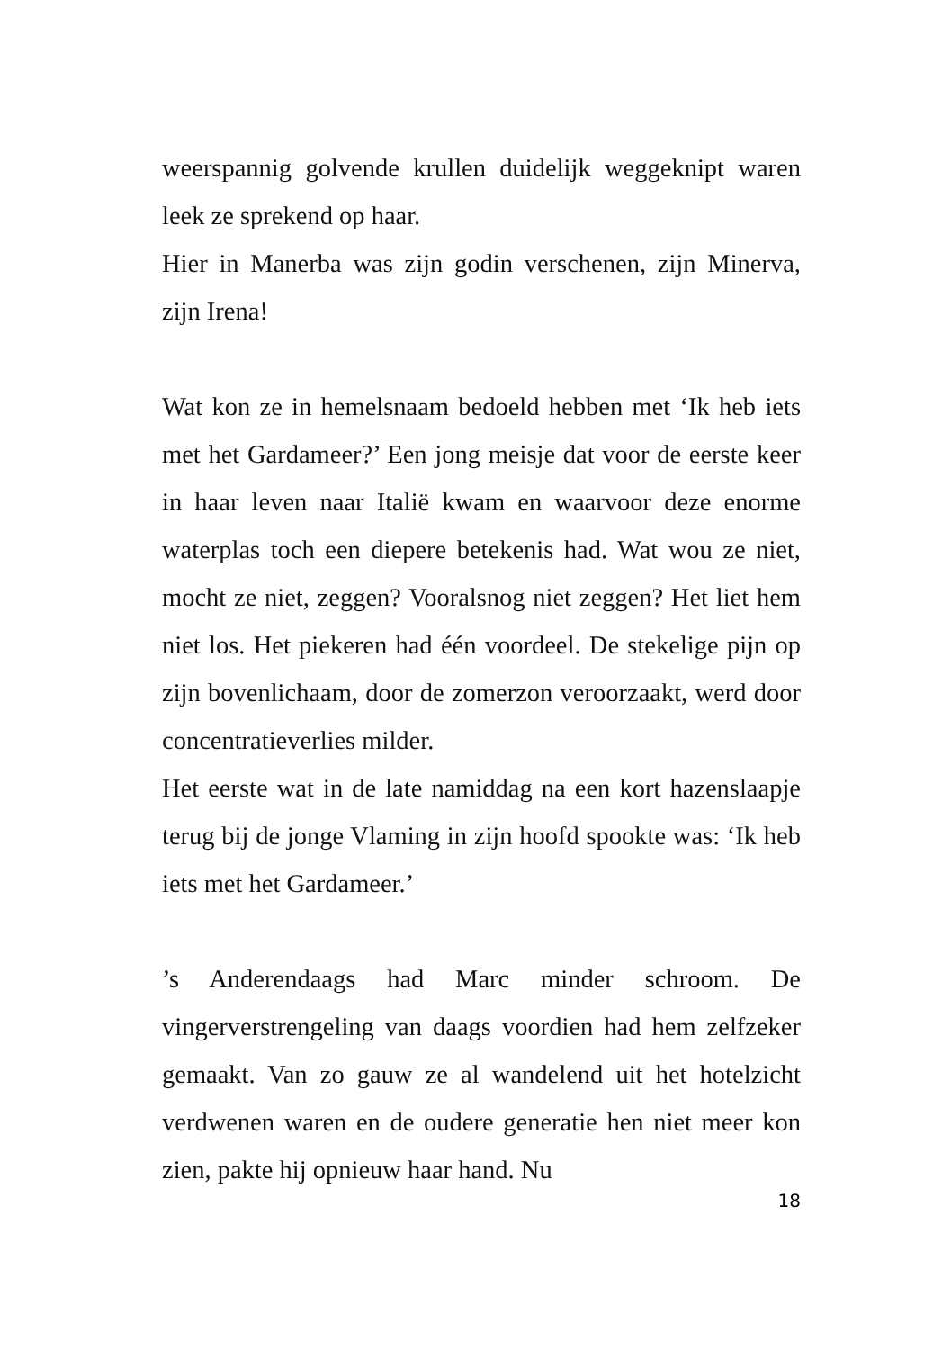weerspannig golvende krullen duidelijk weggeknipt waren leek ze sprekend op haar.
Hier in Manerba was zijn godin verschenen, zijn Minerva, zijn Irena!
Wat kon ze in hemelsnaam bedoeld hebben met ‘Ik heb iets met het Gardameer?’ Een jong meisje dat voor de eerste keer in haar leven naar Italië kwam en waarvoor deze enorme waterplas toch een diepere betekenis had. Wat wou ze niet, mocht ze niet, zeggen? Vooralsnog niet zeggen? Het liet hem niet los. Het piekeren had één voordeel. De stekelige pijn op zijn bovenlichaam, door de zomerzon veroorzaakt, werd door concentratieverlies milder.
Het eerste wat in de late namiddag na een kort hazenslaapje terug bij de jonge Vlaming in zijn hoofd spookte was: ‘Ik heb iets met het Gardameer.’
’s Anderendaags had Marc minder schroom. De vingerverstrengeling van daags voordien had hem zelfzeker gemaakt. Van zo gauw ze al wandelend uit het hotelzicht verdwenen waren en de oudere generatie hen niet meer kon zien, pakte hij opnieuw haar hand. Nu
18